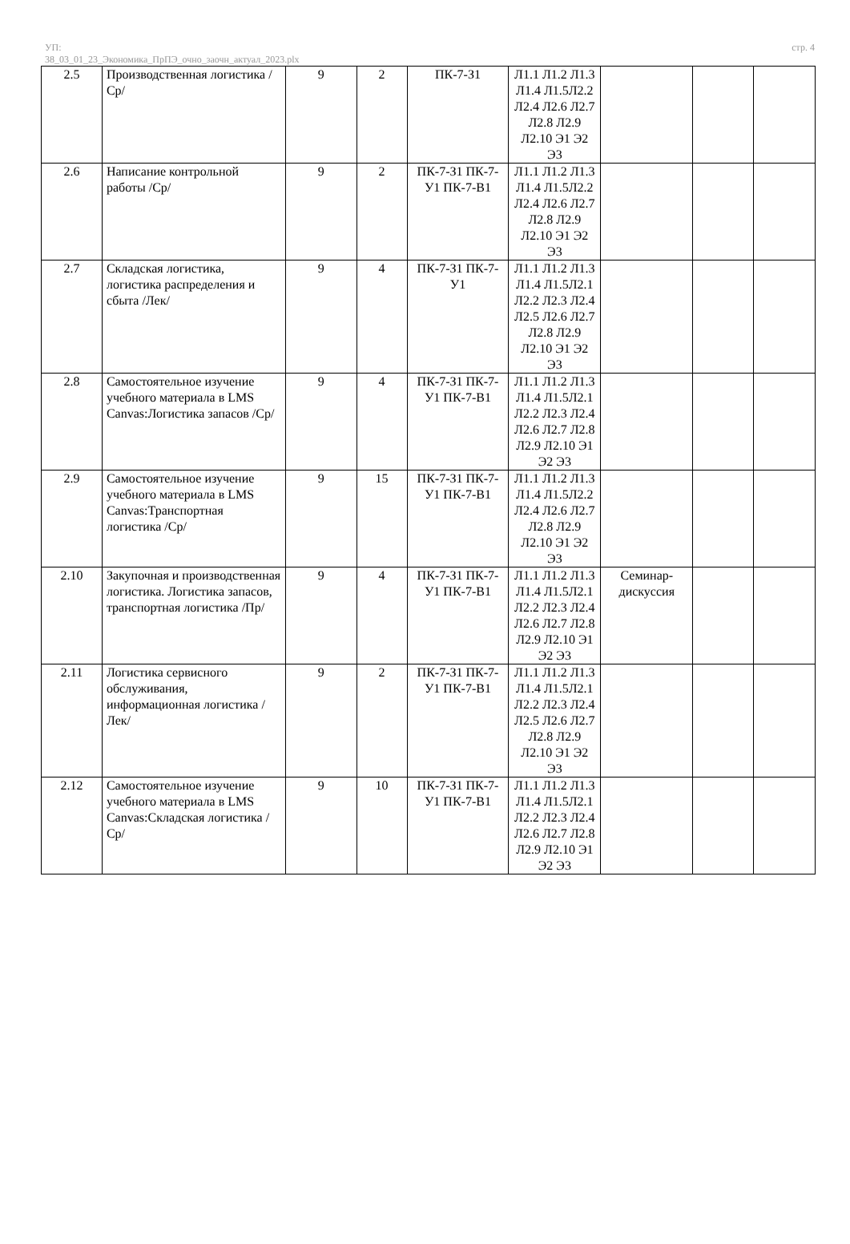УП:
38_03_01_23_Экономика_ПрПЭ_очно_заочн_актуал_2023.plx
стр. 4
| 2.5 | Производственная логистика /Ср/ | 9 | 2 | ПК-7-З1 | Л1.1 Л1.2 Л1.3 Л1.4 Л1.5Л2.2 Л2.4 Л2.6 Л2.7 Л2.8 Л2.9 Л2.10 Э1 Э2 Э3 | | | |
| 2.6 | Написание контрольной работы /Ср/ | 9 | 2 | ПК-7-З1 ПК-7-У1 ПК-7-В1 | Л1.1 Л1.2 Л1.3 Л1.4 Л1.5Л2.2 Л2.4 Л2.6 Л2.7 Л2.8 Л2.9 Л2.10 Э1 Э2 Э3 | | | |
| 2.7 | Складская логистика, логистика распределения и сбыта /Лек/ | 9 | 4 | ПК-7-З1 ПК-7-У1 | Л1.1 Л1.2 Л1.3 Л1.4 Л1.5Л2.1 Л2.2 Л2.3 Л2.4 Л2.5 Л2.6 Л2.7 Л2.8 Л2.9 Л2.10 Э1 Э2 Э3 | | | |
| 2.8 | Самостоятельное изучение учебного материала в LMS Canvas:Логистика запасов /Ср/ | 9 | 4 | ПК-7-З1 ПК-7-У1 ПК-7-В1 | Л1.1 Л1.2 Л1.3 Л1.4 Л1.5Л2.1 Л2.2 Л2.3 Л2.4 Л2.6 Л2.7 Л2.8 Л2.9 Л2.10 Э1 Э2 Э3 | | | |
| 2.9 | Самостоятельное изучение учебного материала в LMS Canvas:Транспортная логистика /Ср/ | 9 | 15 | ПК-7-З1 ПК-7-У1 ПК-7-В1 | Л1.1 Л1.2 Л1.3 Л1.4 Л1.5Л2.2 Л2.4 Л2.6 Л2.7 Л2.8 Л2.9 Л2.10 Э1 Э2 Э3 | | | |
| 2.10 | Закупочная и производственная логистика. Логистика запасов, транспортная логистика /Пр/ | 9 | 4 | ПК-7-З1 ПК-7-У1 ПК-7-В1 | Л1.1 Л1.2 Л1.3 Л1.4 Л1.5Л2.1 Л2.2 Л2.3 Л2.4 Л2.6 Л2.7 Л2.8 Л2.9 Л2.10 Э1 Э2 Э3 | Семинар-дискуссия | | |
| 2.11 | Логистика сервисного обслуживания, информационная логистика /Лек/ | 9 | 2 | ПК-7-З1 ПК-7-У1 ПК-7-В1 | Л1.1 Л1.2 Л1.3 Л1.4 Л1.5Л2.1 Л2.2 Л2.3 Л2.4 Л2.5 Л2.6 Л2.7 Л2.8 Л2.9 Л2.10 Э1 Э2 Э3 | | | |
| 2.12 | Самостоятельное изучение учебного материала в LMS Canvas:Складская логистика /Ср/ | 9 | 10 | ПК-7-З1 ПК-7-У1 ПК-7-В1 | Л1.1 Л1.2 Л1.3 Л1.4 Л1.5Л2.1 Л2.2 Л2.3 Л2.4 Л2.6 Л2.7 Л2.8 Л2.9 Л2.10 Э1 Э2 Э3 | | | |